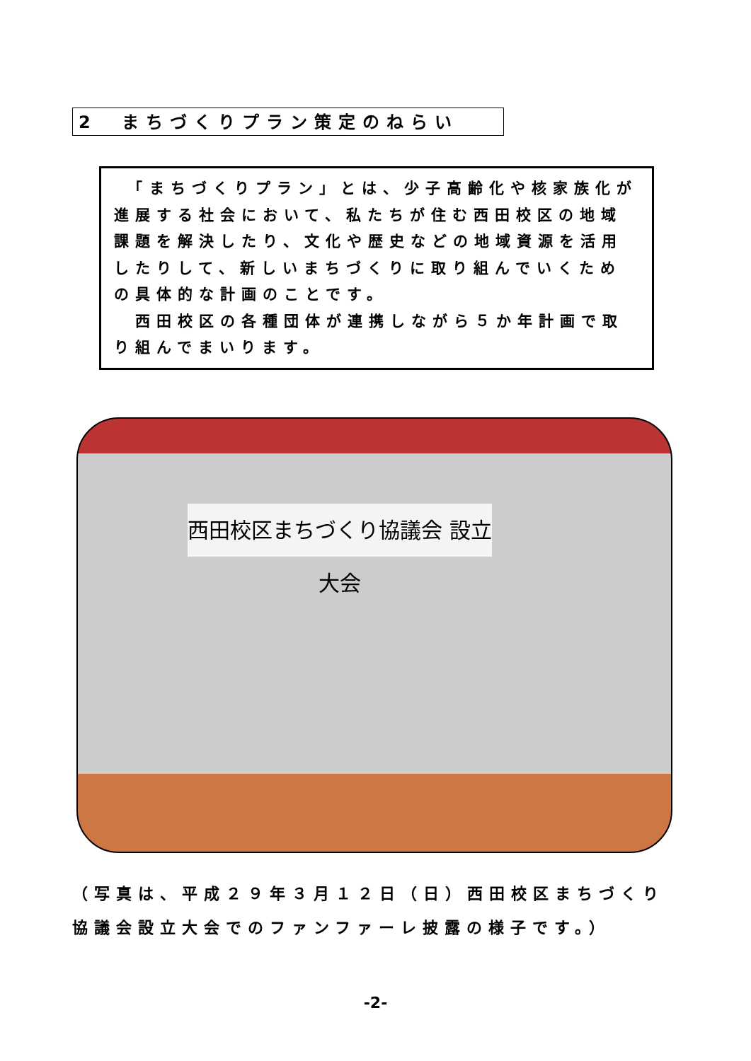2　まちづくりプラン策定のねらい
　「まちづくりプラン」とは、少子高齢化や核家族化が進展する社会において、私たちが住む西田校区の地域課題を解決したり、文化や歴史などの地域資源を活用したりして、新しいまちづくりに取り組んでいくための具体的な計画のことです。
　西田校区の各種団体が連携しながら５か年計画で取り組んでまいります。
西田校区まちづくり協議会 設立大会
（写真は、平成２９年３月１２日（日）西田校区まちづくり
協議会設立大会でのファンファーレ披露の様子です。）
-2-